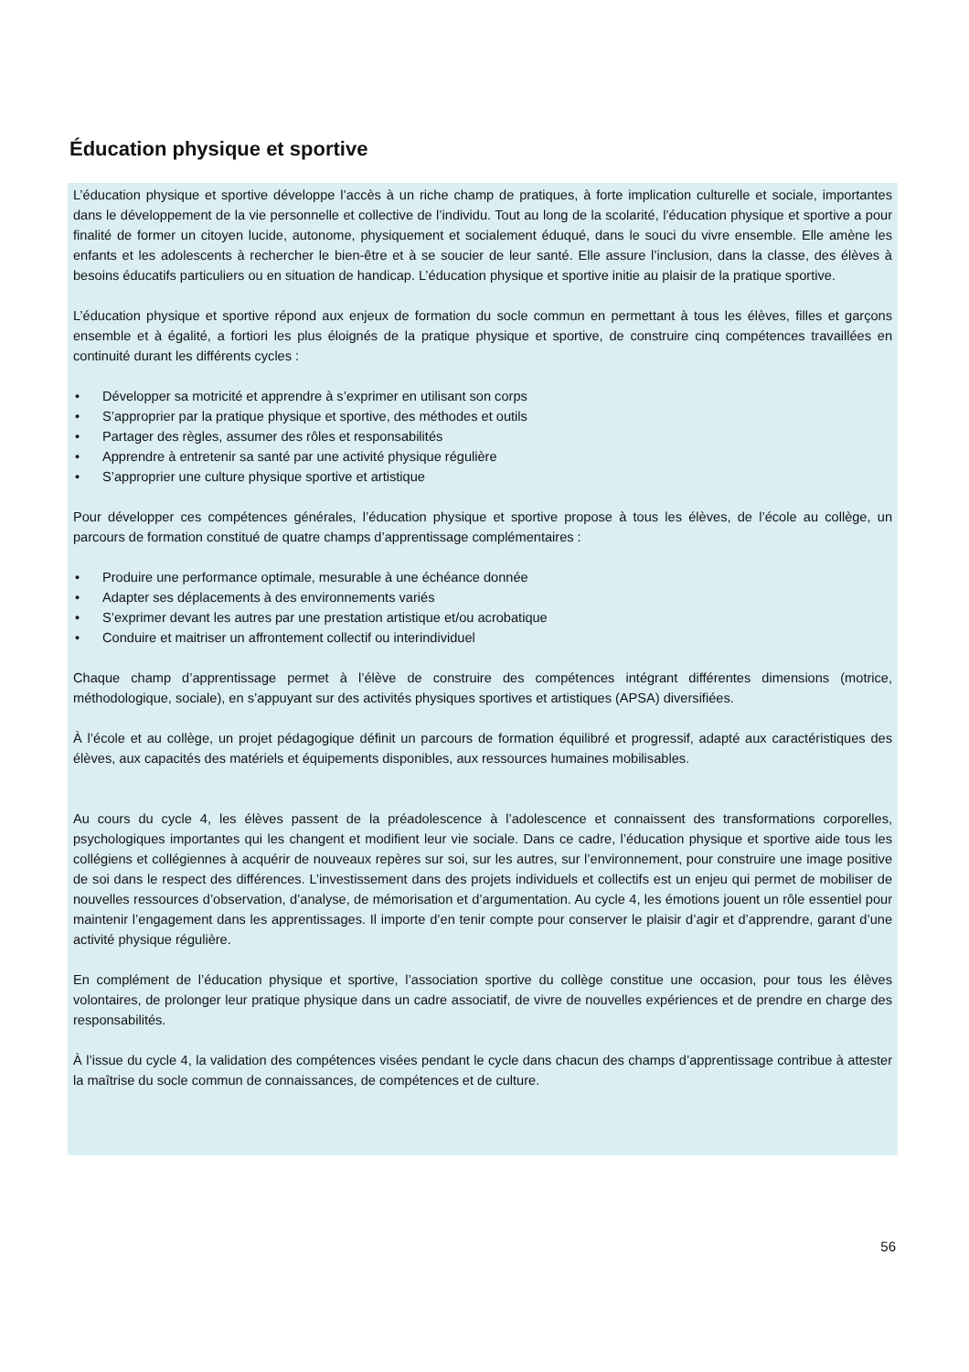Éducation physique et sportive
L’éducation physique et sportive développe l’accès à un riche champ de pratiques, à forte implication culturelle et sociale, importantes dans le développement de la vie personnelle et collective de l’individu. Tout au long de la scolarité, l’éducation physique et sportive a pour finalité de former un citoyen lucide, autonome, physiquement et socialement éduqué, dans le souci du vivre ensemble. Elle amène les enfants et les adolescents à rechercher le bien-être et à se soucier de leur santé. Elle assure l’inclusion, dans la classe, des élèves à besoins éducatifs particuliers ou en situation de handicap. L’éducation physique et sportive initie au plaisir de la pratique sportive.
L’éducation physique et sportive répond aux enjeux de formation du socle commun en permettant à tous les élèves, filles et garçons ensemble et à égalité, a fortiori les plus éloignés de la pratique physique et sportive, de construire cinq compétences travaillées en continuité durant les différents cycles :
• Développer sa motricité et apprendre à s’exprimer en utilisant son corps
• S’approprier par la pratique physique et sportive, des méthodes et outils
• Partager des règles, assumer des rôles et responsabilités
• Apprendre à entretenir sa santé par une activité physique régulière
• S’approprier une culture physique sportive et artistique
Pour développer ces compétences générales, l’éducation physique et sportive propose à tous les élèves, de l’école au collège, un parcours de formation constitué de quatre champs d’apprentissage complémentaires :
• Produire une performance optimale, mesurable à une échéance donnée
• Adapter ses déplacements à des environnements variés
• S’exprimer devant les autres par une prestation artistique et/ou acrobatique
• Conduire et maitriser un affrontement collectif ou interindividuel
Chaque champ d’apprentissage permet à l’élève de construire des compétences intégrant différentes dimensions (motrice, méthodologique, sociale), en s’appuyant sur des activités physiques sportives et artistiques (APSA) diversifiées.
À l’école et au collège, un projet pédagogique définit un parcours de formation équilibré et progressif, adapté aux caractéristiques des élèves, aux capacités des matériels et équipements disponibles, aux ressources humaines mobilisables.
Au cours du cycle 4, les élèves passent de la préadolescence à l’adolescence et connaissent des transformations corporelles, psychologiques importantes qui les changent et modifient leur vie sociale. Dans ce cadre, l’éducation physique et sportive aide tous les collégiens et collégiennes à acquérir de nouveaux repères sur soi, sur les autres, sur l’environnement, pour construire une image positive de soi dans le respect des différences. L’investissement dans des projets individuels et collectifs est un enjeu qui permet de mobiliser de nouvelles ressources d’observation, d’analyse, de mémorisation et d’argumentation. Au cycle 4, les émotions jouent un rôle essentiel pour maintenir l’engagement dans les apprentissages. Il importe d’en tenir compte pour conserver le plaisir d’agir et d’apprendre, garant d’une activité physique régulière.
En complément de l’éducation physique et sportive, l’association sportive du collège constitue une occasion, pour tous les élèves volontaires, de prolonger leur pratique physique dans un cadre associatif, de vivre de nouvelles expériences et de prendre en charge des responsabilités.
À l’issue du cycle 4, la validation des compétences visées pendant le cycle dans chacun des champs d’apprentissage contribue à attester la maîtrise du socle commun de connaissances, de compétences et de culture.
56